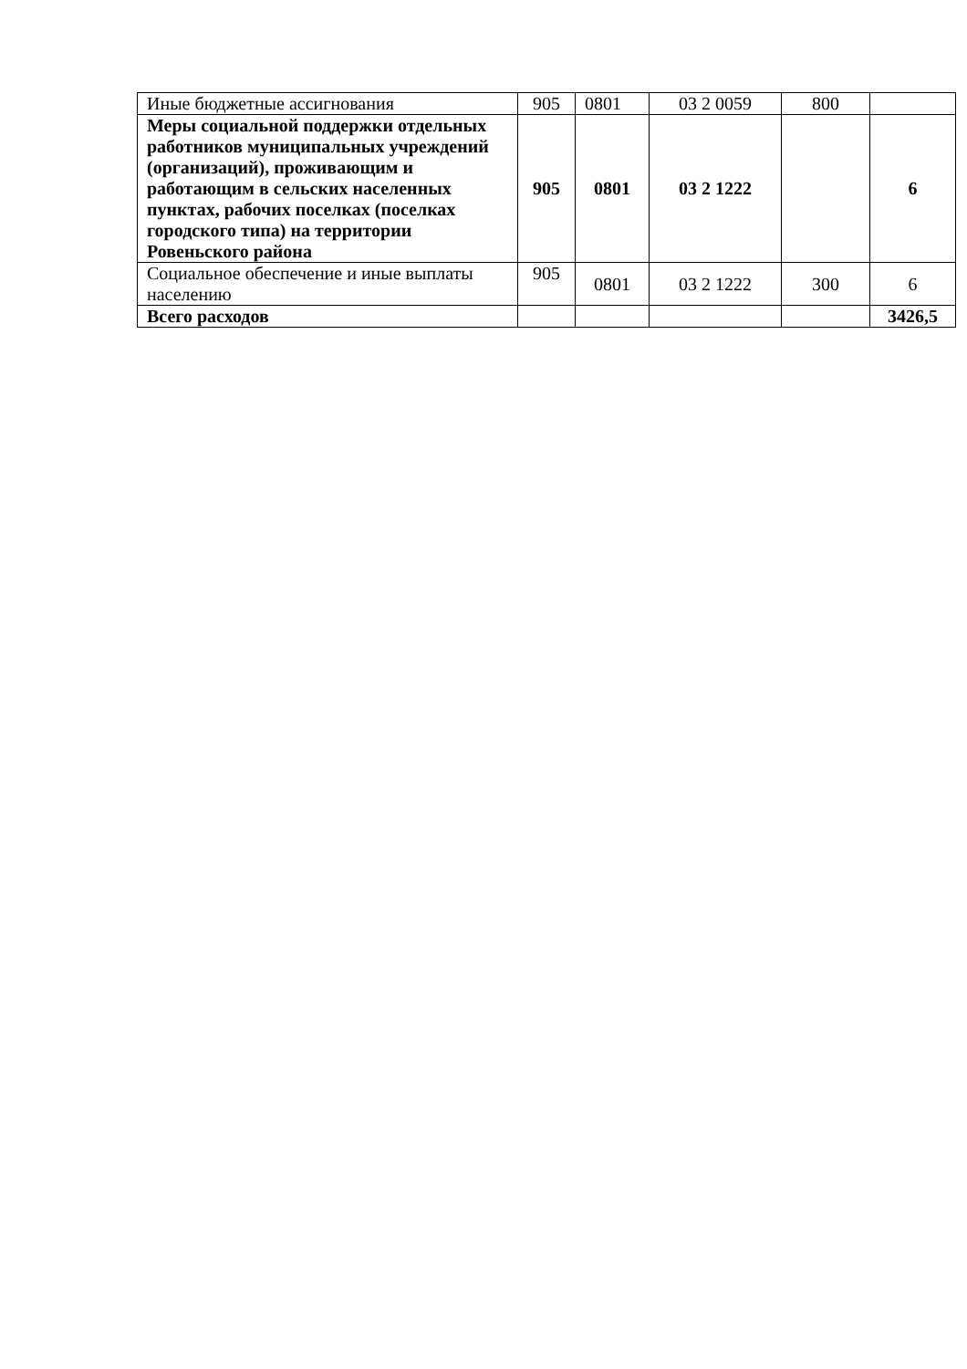| Иные бюджетные ассигнования | 905 | 0801 | 03 2 0059 | 800 | |
| Меры социальной поддержки отдельных работников муниципальных учреждений (организаций), проживающим и работающим в сельских населенных пунктах, рабочих поселках (поселках городского типа) на территории Ровеньского района | 905 | 0801 | 03 2 1222 | | 6 |
| Социальное обеспечение и иные выплаты населению | 905 | 0801 | 03 2 1222 | 300 | 6 |
| Всего расходов | | | | | 3426,5 |